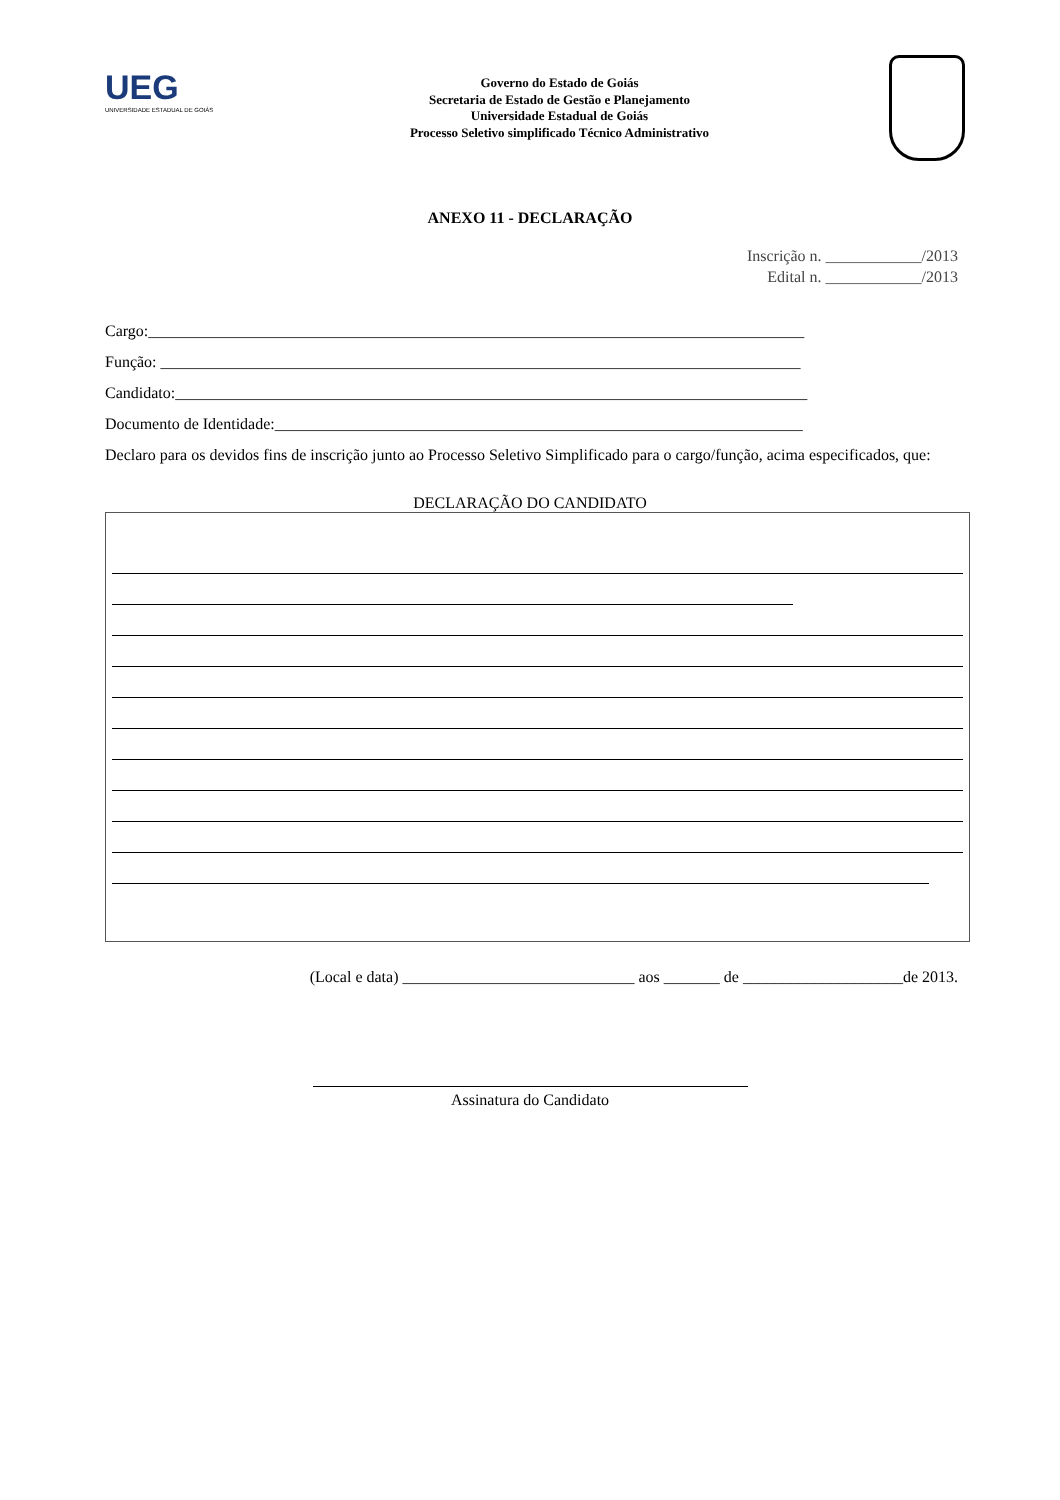UEG
UNIVERSIDADE ESTADUAL DE GOIÁS
Governo do Estado de Goiás
Secretaria de Estado de Gestão e Planejamento
Universidade Estadual de Goiás
Processo Seletivo simplificado Técnico Administrativo
ANEXO 11 - DECLARAÇÃO
Inscrição n. ____________/2013
Edital n. ____________/2013
Cargo:__________________________________________________________________________________
Função: ________________________________________________________________________________
Candidato:_______________________________________________________________________________
Documento de Identidade:__________________________________________________________________
Declaro para os devidos fins de inscrição junto ao Processo Seletivo Simplificado para o cargo/função, acima especificados, que:
DECLARAÇÃO DO CANDIDATO
(Local e data) _____________________________ aos _______ de ____________________de 2013.
Assinatura do Candidato